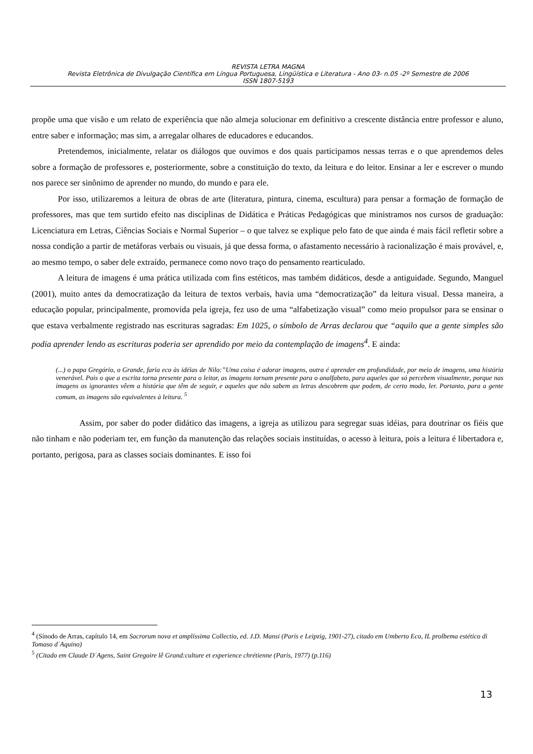REVISTA LETRA MAGNA
Revista Eletrônica de Divulgação Científica em Língua Portuguesa, Lingüística e Literatura - Ano 03- n.05 -2º Semestre de 2006
ISSN 1807-5193
propõe uma que visão e um relato de experiência que não almeja solucionar em definitivo a crescente distância entre professor e aluno, entre saber e informação; mas sim, a arregalar olhares de educadores e educandos.
Pretendemos, inicialmente, relatar os diálogos que ouvimos e dos quais participamos nessas terras e o que aprendemos deles sobre a formação de professores e, posteriormente, sobre a constituição do texto, da leitura e do leitor. Ensinar a ler e escrever o mundo nos parece ser sinônimo de aprender no mundo, do mundo e para ele.
Por isso, utilizaremos a leitura de obras de arte (literatura, pintura, cinema, escultura) para pensar a formação de formação de professores, mas que tem surtido efeito nas disciplinas de Didática e Práticas Pedagógicas que ministramos nos cursos de graduação: Licenciatura em Letras, Ciências Sociais e Normal Superior – o que talvez se explique pelo fato de que ainda é mais fácil refletir sobre a nossa condição a partir de metáforas verbais ou visuais, já que dessa forma, o afastamento necessário à racionalização é mais provável, e, ao mesmo tempo, o saber dele extraído, permanece como novo traço do pensamento rearticulado.
A leitura de imagens é uma prática utilizada com fins estéticos, mas também didáticos, desde a antiguidade. Segundo, Manguel (2001), muito antes da democratização da leitura de textos verbais, havia uma “democratização” da leitura visual. Dessa maneira, a educação popular, principalmente, promovida pela igreja, fez uso de uma “alfabetização visual” como meio propulsor para se ensinar o que estava verbalmente registrado nas escrituras sagradas: Em 1025, o símbolo de Arras declarou que “aquilo que a gente simples são podia aprender lendo as escrituras poderia ser aprendido por meio da contemplação de imagens<sup>4</sup>. E ainda:
(...) o papa Gregório, o Grande, faria eco às idéias de Nilo:”Uma coisa é adorar imagens, outra é aprender em profundidade, por meio de imagens, uma história venerável. Pois o que a escrita torna presente para o leitor, as imagens tornam presente para o analfabeto, para aqueles que só percebem visualmente, porque nas imagens os ignorantes vêem a história que têm de seguir, e aqueles que não sabem as letras descobrem que podem, de certo modo, ler. Portanto, para a gente comum, as imagens são equivalentes à leitura. <sup>5</sup>
Assim, por saber do poder didático das imagens, a igreja as utilizou para segregar suas idéias, para doutrinar os fiéis que não tinham e não poderiam ter, em função da manutenção das relações sociais instituídas, o acesso à leitura, pois a leitura é libertadora e, portanto, perigosa, para as classes sociais dominantes. E isso foi
<sup>4</sup> (Sínodo de Arras, capítulo 14, em Sacrorum nova et amplíssima Collectio, ed. J.D. Mansi (Paris e Leipzig, 1901-27), citado em Umberto Eco, IL prolbema estético di Tomaso d´Aquino)
<sup>5</sup> (Citado em Claude D´Agens, Saint Gregoire lê Grand:culture et experience chrétienne (Paris, 1977) (p.116)
13